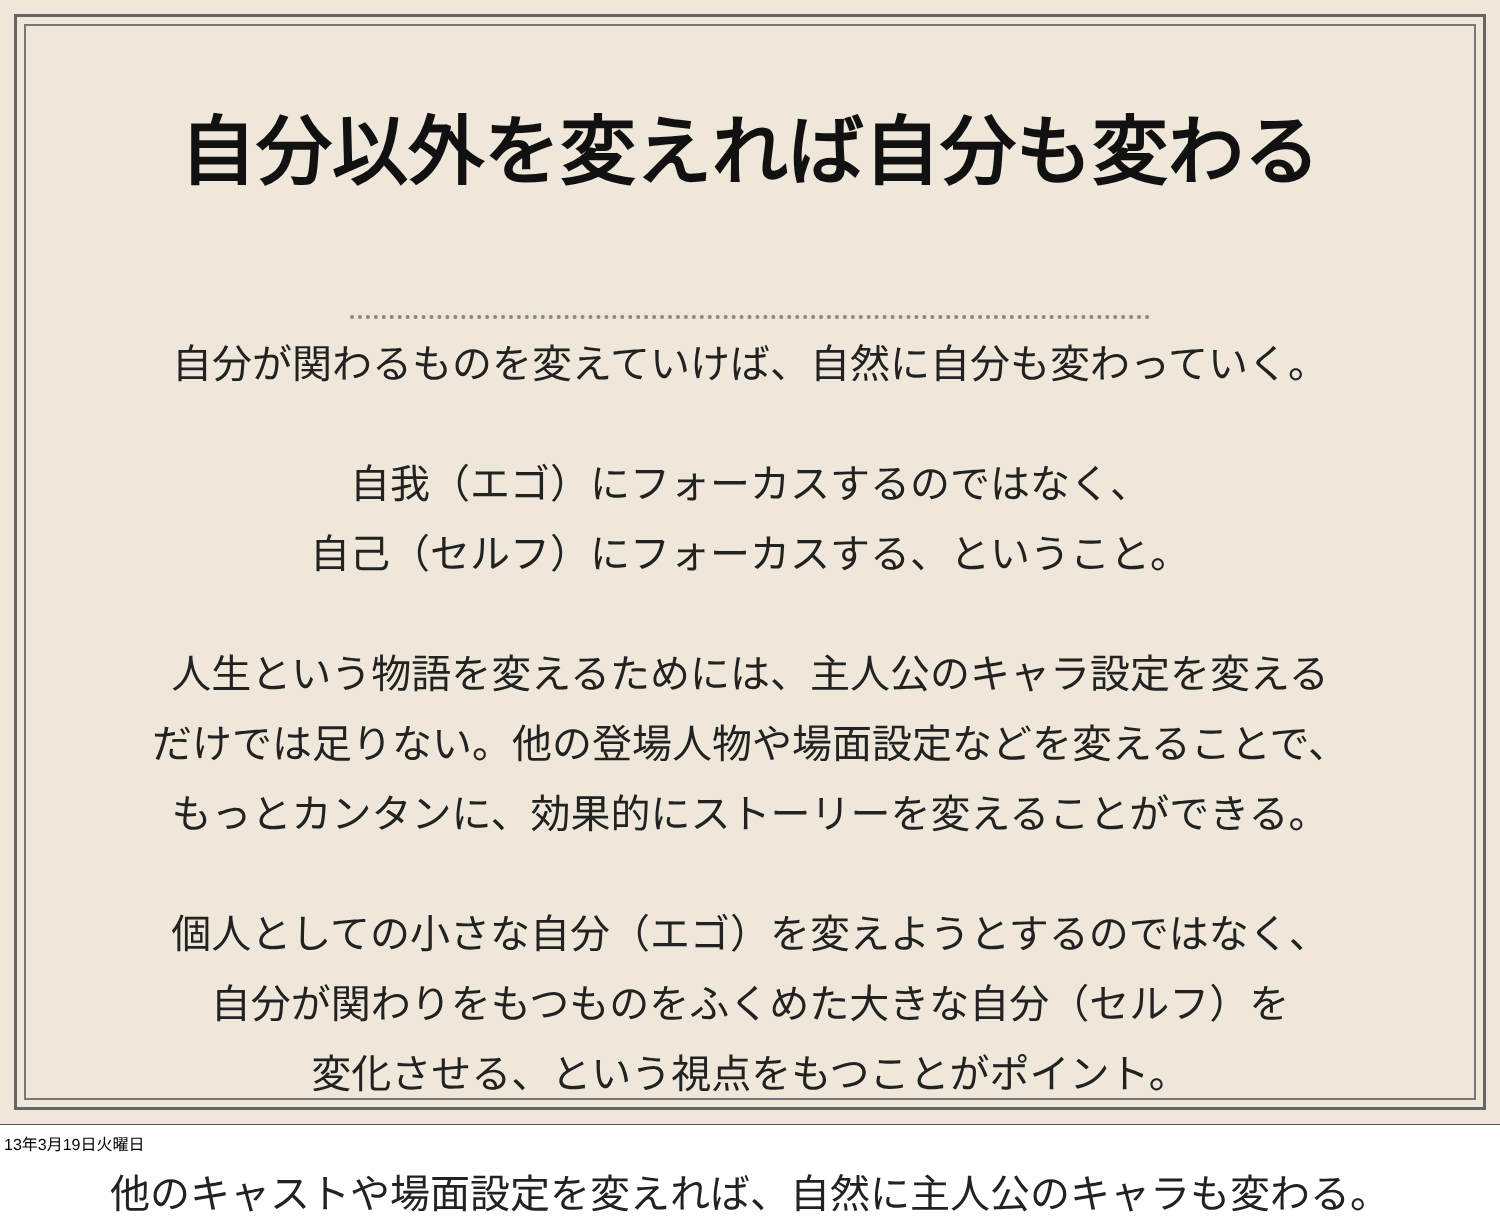自分以外を変えれば自分も変わる
自分が関わるものを変えていけば、自然に自分も変わっていく。
自我（エゴ）にフォーカスするのではなく、
自己（セルフ）にフォーカスする、ということ。
人生という物語を変えるためには、主人公のキャラ設定を変える
だけでは足りない。他の登場人物や場面設定などを変えることで、
もっとカンタンに、効果的にストーリーを変えることができる。
個人としての小さな自分（エゴ）を変えようとするのではなく、
自分が関わりをもつものをふくめた大きな自分（セルフ）を
変化させる、という視点をもつことがポイント。
他のキャストや場面設定を変えれば、自然に主人公のキャラも変わる。
13年3月19日火曜日